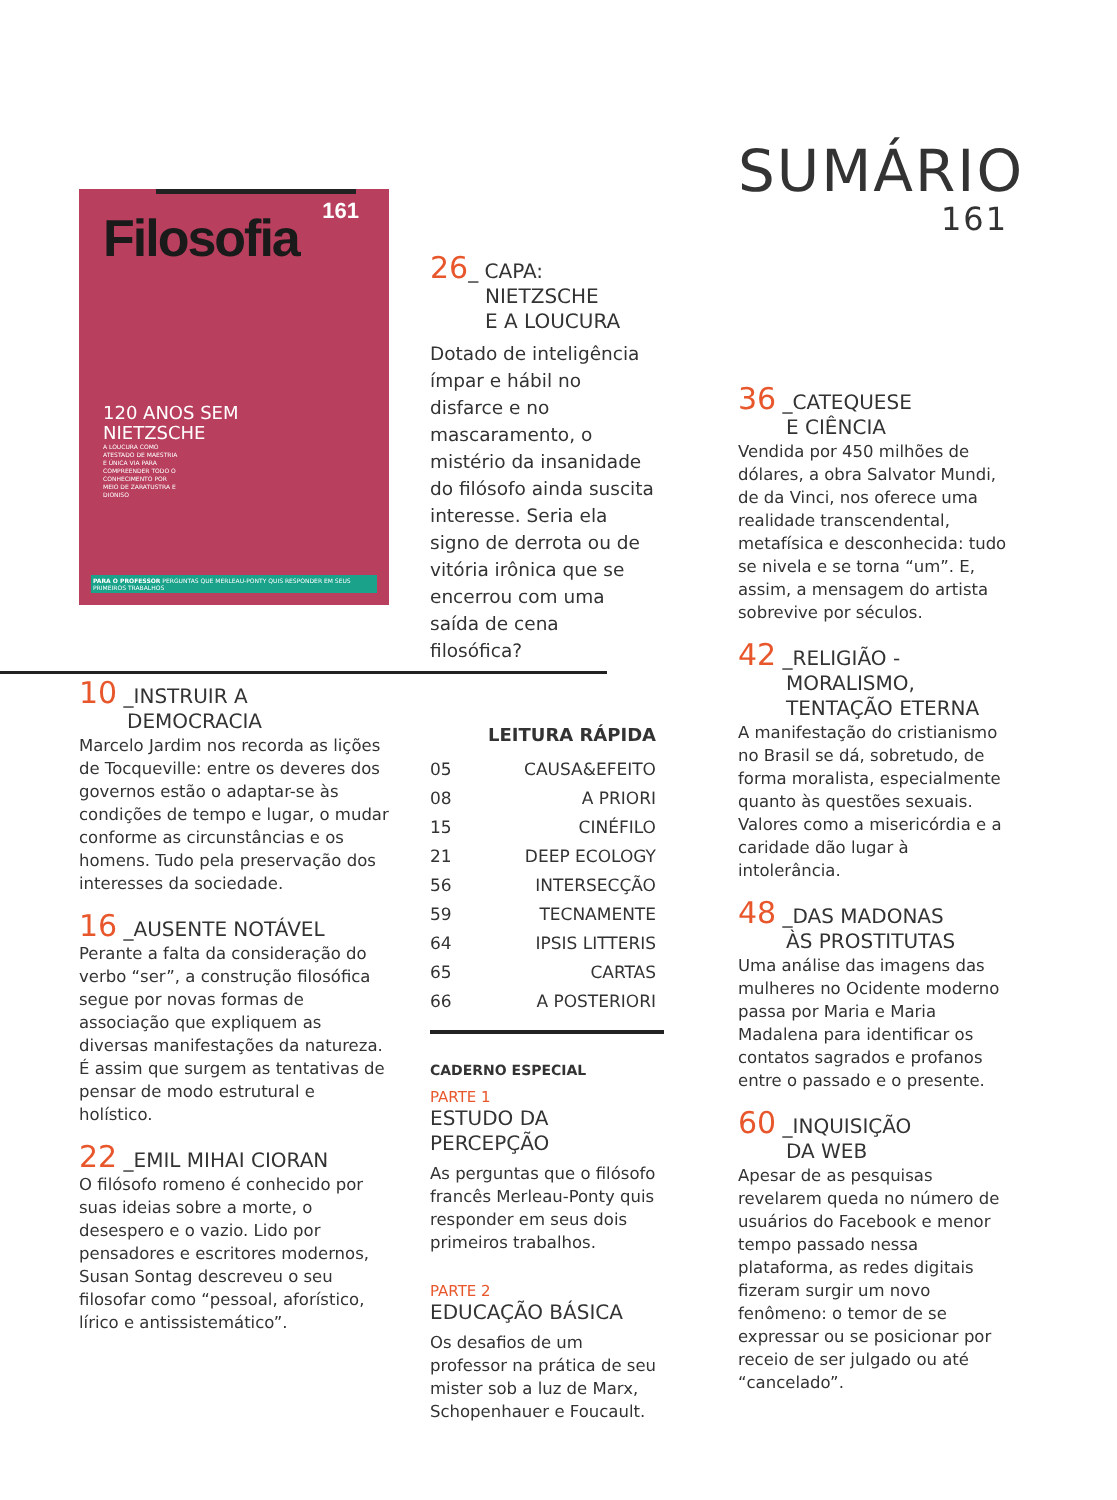Filosofia
161
120 ANOS SEM
NIETZSCHE
A LOUCURA COMO ATESTADO DE MAESTRIA E ÚNICA VIA PARA COMPREENDER TODO O CONHECIMENTO POR MEIO DE ZARATUSTRA E DIONISO
PARA O PROFESSOR PERGUNTAS QUE MERLEAU-PONTY QUIS RESPONDER EM SEUS PRIMEIROS TRABALHOS
10 _INSTRUIR A
DEMOCRACIA
Marcelo Jardim nos recorda as lições de Tocqueville: entre os deveres dos governos estão o adaptar-se às condições de tempo e lugar, o mudar conforme as circunstâncias e os homens. Tudo pela preservação dos interesses da sociedade.
16 _AUSENTE NOTÁVEL
Perante a falta da consideração do verbo “ser”, a construção filosófica segue por novas formas de associação que expliquem as diversas manifestações da natureza. É assim que surgem as tentativas de pensar de modo estrutural e holístico.
22 _EMIL MIHAI CIORAN
O filósofo romeno é conhecido por suas ideias sobre a morte, o desespero e o vazio. Lido por pensadores e escritores modernos, Susan Sontag descreveu o seu filosofar como “pessoal, aforístico, lírico e antissistemático”.
26_ CAPA:
NIETZSCHE
E A LOUCURA
Dotado de inteligência ímpar e hábil no disfarce e no mascaramento, o mistério da insanidade do filósofo ainda suscita interesse. Seria ela signo de derrota ou de vitória irônica que se encerrou com uma saída de cena filosófica?
LEITURA RÁPIDA
05 CAUSA&EFEITO
08 A PRIORI
15 CINÉFILO
21 DEEP ECOLOGY
56 INTERSECÇÃO
59 TECNAMENTE
64 IPSIS LITTERIS
65 CARTAS
66 A POSTERIORI
CADERNO ESPECIAL
PARTE 1
ESTUDO DA
PERCEPÇÃO
As perguntas que o filósofo francês Merleau-Ponty quis responder em seus dois primeiros trabalhos.
PARTE 2
EDUCAÇÃO BÁSICA
Os desafios de um professor na prática de seu mister sob a luz de Marx, Schopenhauer e Foucault.
SUMÁRIO
161
36 _CATEQUESE
E CIÊNCIA
Vendida por 450 milhões de dólares, a obra Salvator Mundi, de da Vinci, nos oferece uma realidade transcendental, metafísica e desconhecida: tudo se nivela e se torna “um”. E, assim, a mensagem do artista sobrevive por séculos.
42 _RELIGIÃO -
MORALISMO,
TENTAÇÃO ETERNA
A manifestação do cristianismo no Brasil se dá, sobretudo, de forma moralista, especialmente quanto às questões sexuais. Valores como a misericórdia e a caridade dão lugar à intolerância.
48 _DAS MADONAS
ÀS PROSTITUTAS
Uma análise das imagens das mulheres no Ocidente moderno passa por Maria e Maria Madalena para identificar os contatos sagrados e profanos entre o passado e o presente.
60 _INQUISIÇÃO
DA WEB
Apesar de as pesquisas revelarem queda no número de usuários do Facebook e menor tempo passado nessa plataforma, as redes digitais fizeram surgir um novo fenômeno: o temor de se expressar ou se posicionar por receio de ser julgado ou até “cancelado”.